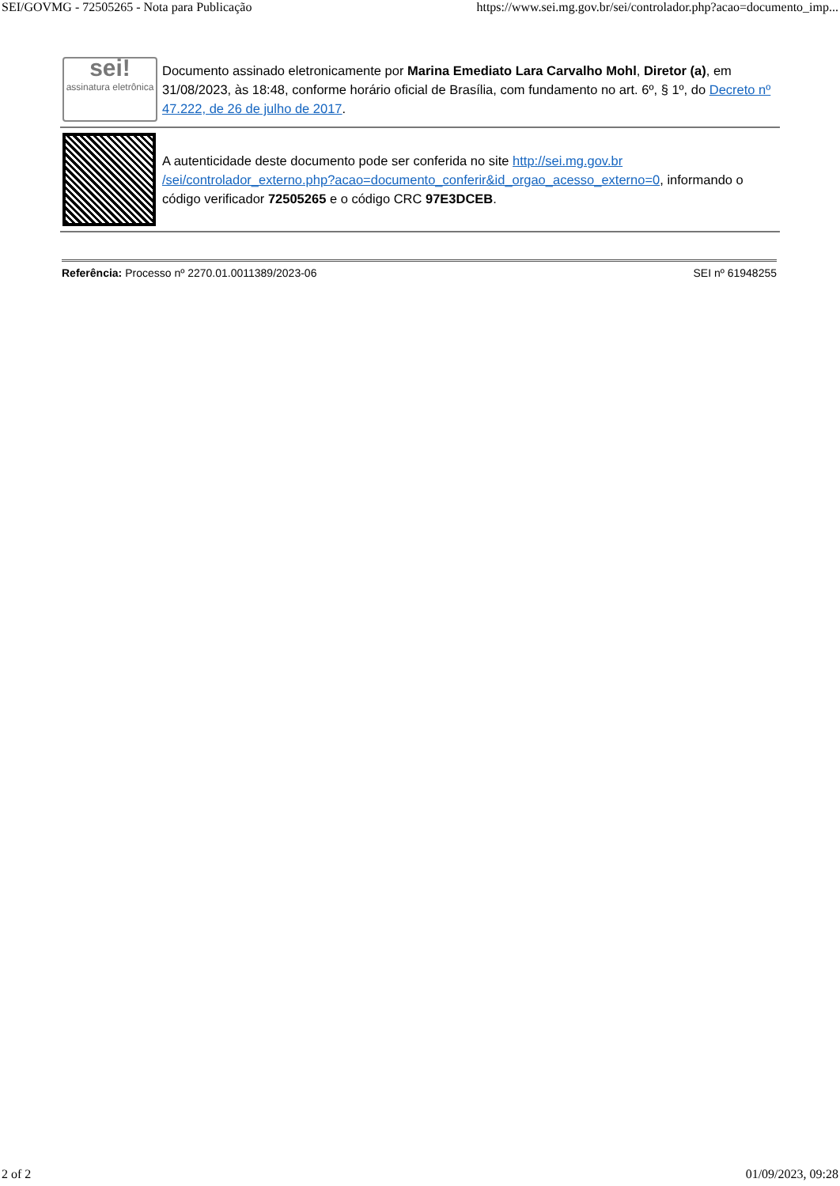SEI/GOVMG - 72505265 - Nota para Publicação https://www.sei.mg.gov.br/sei/controlador.php?acao=documento_imp...
| sei! assinatura eletrônica | Documento assinado eletronicamente por Marina Emediato Lara Carvalho Mohl , Diretor (a) , em 31/08/2023, às 18:48, conforme horário oficial de Brasília, com fundamento no art. 6º, § 1º, do Decreto nº 47.222, de 26 de julho de 2017 . |
| | A autenticidade deste documento pode ser conferida no site http://sei.mg.gov.br /sei/controlador_externo.php?acao=documento_conferir&id_orgao_acesso_externo=0 , informando o código verificador 72505265 e o código CRC 97E3DCEB . |
Referência: Processo nº 2270.01.0011389/2023-06 SEI nº 61948255
2 of 2 01/09/2023, 09:28